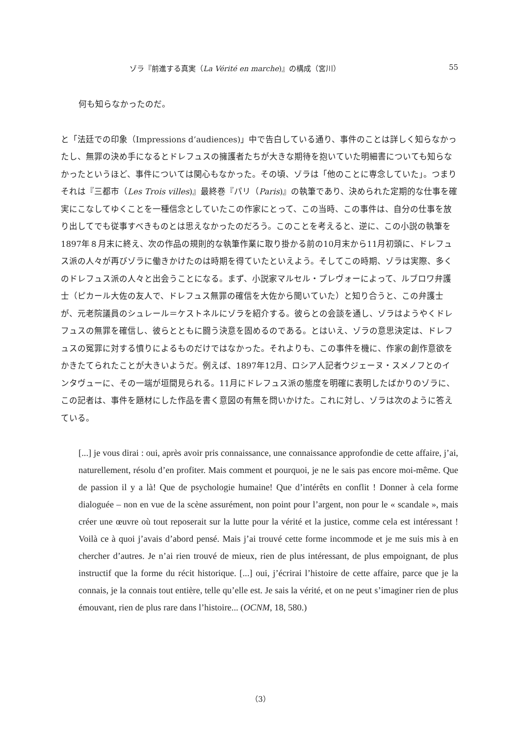ゾラ『前進する真実（La Vérité en marche)』の構成（宮川） 55
何も知らなかったのだ。
と「法廷での印象（Impressions d’audiences)」中で告白している通り、事件のことは詳しく知らなかったし、無罪の決め手になるとドレフュスの擁護者たちが大きな期待を抱いていた明細書についても知らなかったというほど、事件については関心もなかった。その頃、ゾラは「他のことに専念していた」。つまりそれは『三都市（Les Trois villes)』最終巻『パリ（Paris)』の執筆であり、決められた定期的な仕事を確実にこなしてゆくことを一種信念としていたこの作家にとって、この当時、この事件は、自分の仕事を放り出してでも従事すべきものとは思えなかったのだろう。このことを考えると、逆に、この小説の執筆を1897年８月末に終え、次の作品の規則的な執筆作業に取り掛かる前の10月末から11月初頭に、ドレフュス派の人々が再びゾラに働きかけたのは時期を得ていたといえよう。そしてこの時期、ゾラは実際、多くのドレフュス派の人々と出会うことになる。まず、小説家マルセル・プレヴォーによって、ルブロワ弁護士（ピカール大佐の友人で、ドレフュス無罪の確信を大佐から聞いていた）と知り合うと、この弁護士が、元老院議員のシュレール＝ケストネルにゾラを紹介する。彼らとの会談を通し、ゾラはようやくドレフュスの無罪を確信し、彼らとともに闘う決意を固めるのである。とはいえ、ゾラの意思決定は、ドレフュスの冤罪に対する憤りによるものだけではなかった。それよりも、この事件を機に、作家の創作意欲をかきたてられたことが大きいようだ。例えば、1897年12月、ロシア人記者ウジェーヌ・スメノフとのインタヴューに、その一端が垣間見られる。11月にドレフュス派の態度を明確に表明したばかりのゾラに、この記者は、事件を題材にした作品を書く意図の有無を問いかけた。これに対し、ゾラは次のように答えている。
[...] je vous dirai : oui, après avoir pris connaissance, une connaissance approfondie de cette affaire, j’ai, naturellement, résolu d’en profiter. Mais comment et pourquoi, je ne le sais pas encore moi-même. Que de passion il y a là! Que de psychologie humaine! Que d’intérêts en conflit ! Donner à cela forme dialoguée – non en vue de la scène assurément, non point pour l’argent, non pour le « scandale », mais créer une œuvre où tout reposerait sur la lutte pour la vérité et la justice, comme cela est intéressant ! Voilà ce à quoi j’avais d’abord pensé. Mais j’ai trouvé cette forme incommode et je me suis mis à en chercher d’autres. Je n’ai rien trouvé de mieux, rien de plus intéressant, de plus empoignant, de plus instructif que la forme du récit historique. [...] oui, j’écrirai l’histoire de cette affaire, parce que je la connais, je la connais tout entière, telle qu’elle est. Je sais la vérité, et on ne peut s’imaginer rien de plus émouvant, rien de plus rare dans l’histoire... (OCNM, 18, 580.)
（3）